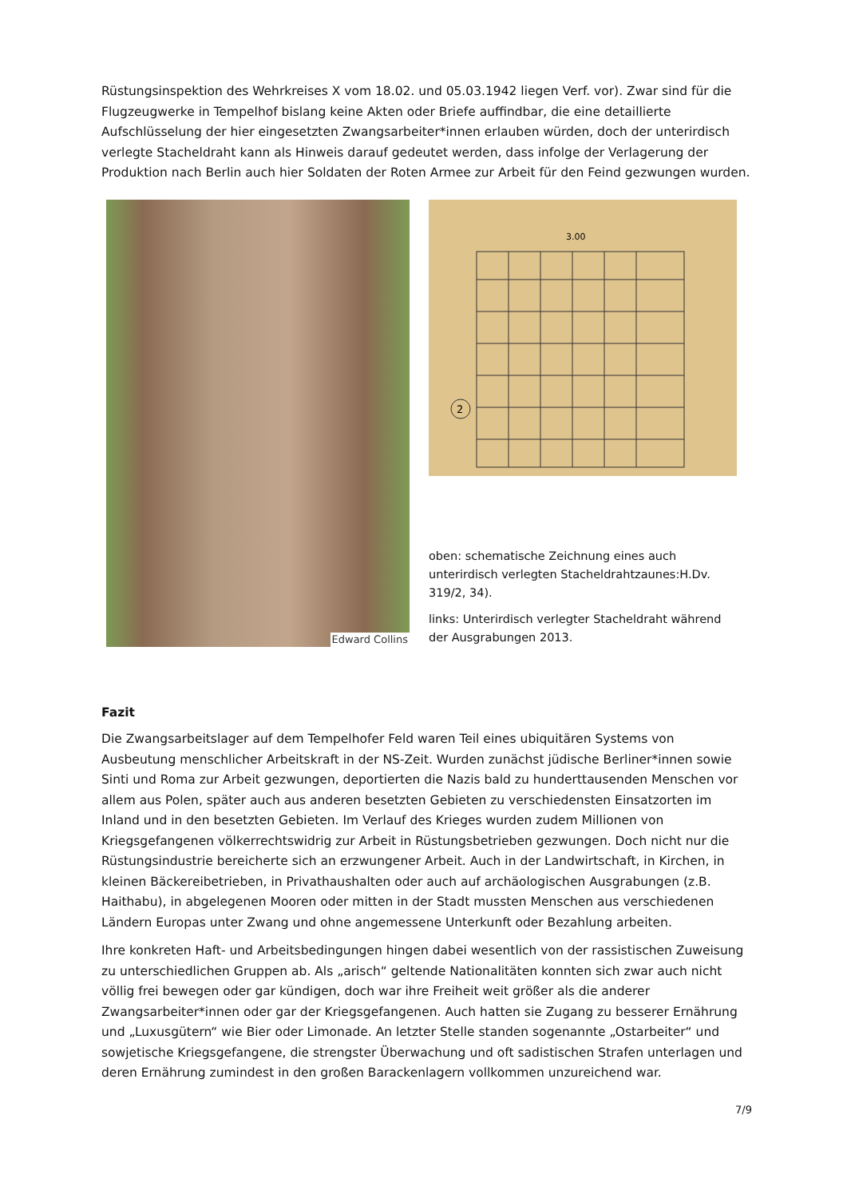Rüstungsinspektion des Wehrkreises X vom 18.02. und 05.03.1942 liegen Verf. vor). Zwar sind für die Flugzeugwerke in Tempelhof bislang keine Akten oder Briefe auffindbar, die eine detaillierte Aufschlüsselung der hier eingesetzten Zwangsarbeiter*innen erlauben würden, doch der unterirdisch verlegte Stacheldraht kann als Hinweis darauf gedeutet werden, dass infolge der Verlagerung der Produktion nach Berlin auch hier Soldaten der Roten Armee zur Arbeit für den Feind gezwungen wurden.
Edward Collins
3.00
2
oben: schematische Zeichnung eines auch unterirdisch verlegten Stacheldrahtzaunes:H.Dv. 319/2, 34).
links: Unterirdisch verlegter Stacheldraht während der Ausgrabungen 2013.
Fazit
Die Zwangsarbeitslager auf dem Tempelhofer Feld waren Teil eines ubiquitären Systems von Ausbeutung menschlicher Arbeitskraft in der NS-Zeit. Wurden zunächst jüdische Berliner*innen sowie Sinti und Roma zur Arbeit gezwungen, deportierten die Nazis bald zu hunderttausenden Menschen vor allem aus Polen, später auch aus anderen besetzten Gebieten zu verschiedensten Einsatzorten im Inland und in den besetzten Gebieten. Im Verlauf des Krieges wurden zudem Millionen von Kriegsgefangenen völkerrechtswidrig zur Arbeit in Rüstungsbetrieben gezwungen. Doch nicht nur die Rüstungsindustrie bereicherte sich an erzwungener Arbeit. Auch in der Landwirtschaft, in Kirchen, in kleinen Bäckereibetrieben, in Privathaushalten oder auch auf archäologischen Ausgrabungen (z.B. Haithabu), in abgelegenen Mooren oder mitten in der Stadt mussten Menschen aus verschiedenen Ländern Europas unter Zwang und ohne angemessene Unterkunft oder Bezahlung arbeiten.
Ihre konkreten Haft- und Arbeitsbedingungen hingen dabei wesentlich von der rassistischen Zuweisung zu unterschiedlichen Gruppen ab. Als „arisch“ geltende Nationalitäten konnten sich zwar auch nicht völlig frei bewegen oder gar kündigen, doch war ihre Freiheit weit größer als die anderer Zwangsarbeiter*innen oder gar der Kriegsgefangenen. Auch hatten sie Zugang zu besserer Ernährung und „Luxusgütern“ wie Bier oder Limonade. An letzter Stelle standen sogenannte „Ostarbeiter“ und sowjetische Kriegsgefangene, die strengster Überwachung und oft sadistischen Strafen unterlagen und deren Ernährung zumindest in den großen Barackenlagern vollkommen unzureichend war.
7/9